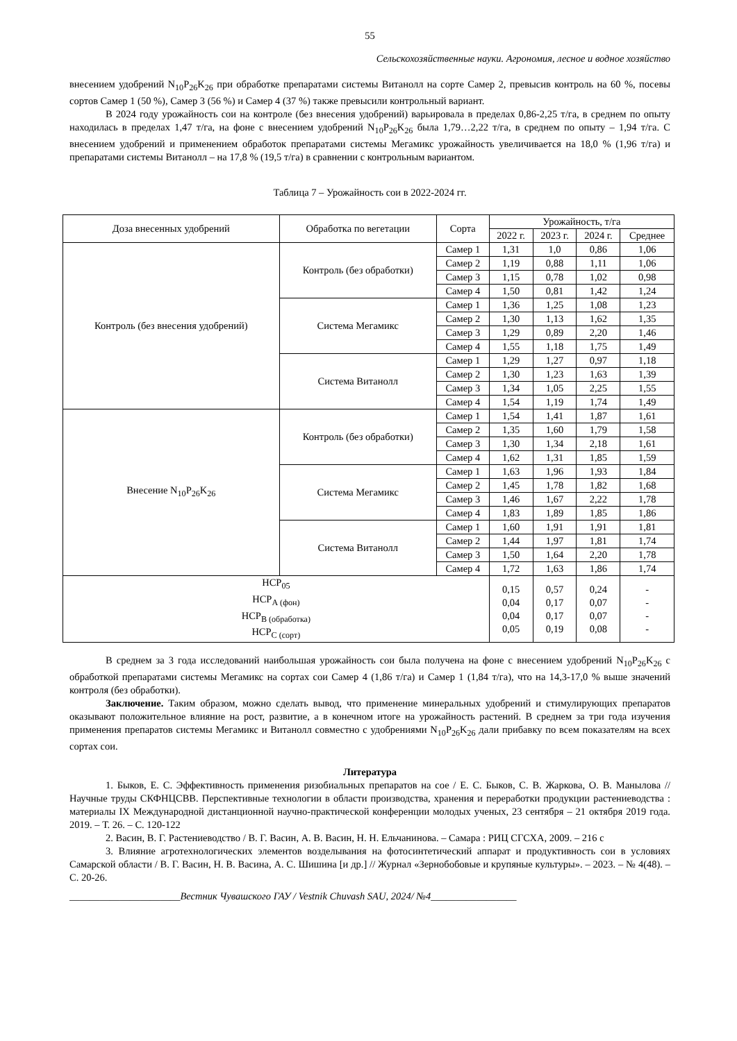55
Сельскохозяйственные науки. Агрономия, лесное и водное хозяйство
внесением удобрений N<sub>10</sub>P<sub>26</sub>K<sub>26</sub> при обработке препаратами системы Витанолл на сорте Самер 2, превысив контроль на 60 %, посевы сортов Самер 1 (50 %), Самер 3 (56 %) и Самер 4 (37 %) также превысили контрольный вариант.
В 2024 году урожайность сои на контроле (без внесения удобрений) варьировала в пределах 0,86-2,25 т/га, в среднем по опыту находилась в пределах 1,47 т/га, на фоне с внесением удобрений N<sub>10</sub>P<sub>26</sub>K<sub>26</sub> была 1,79…2,22 т/га, в среднем по опыту – 1,94 т/га. С внесением удобрений и применением обработок препаратами системы Мегамикс урожайность увеличивается на 18,0 % (1,96 т/га) и препаратами системы Витанолл – на 17,8 % (19,5 т/га) в сравнении с контрольным вариантом.
Таблица 7 – Урожайность сои в 2022-2024 гг.
| Доза внесенных удобрений | Обработка по вегетации | Сорта | Урожайность, т/га | | | |
| --- | --- | --- | --- | --- | --- | --- |
| | | | 2022 г. | 2023 г. | 2024 г. | Среднее |
| Контроль (без внесения удобрений) | Контроль (без обработки) | Самер 1 | 1,31 | 1,0 | 0,86 | 1,06 |
| | | Самер 2 | 1,19 | 0,88 | 1,11 | 1,06 |
| | | Самер 3 | 1,15 | 0,78 | 1,02 | 0,98 |
| | | Самер 4 | 1,50 | 0,81 | 1,42 | 1,24 |
| | Система Мегамикс | Самер 1 | 1,36 | 1,25 | 1,08 | 1,23 |
| | | Самер 2 | 1,30 | 1,13 | 1,62 | 1,35 |
| | | Самер 3 | 1,29 | 0,89 | 2,20 | 1,46 |
| | | Самер 4 | 1,55 | 1,18 | 1,75 | 1,49 |
| | Система Витанолл | Самер 1 | 1,29 | 1,27 | 0,97 | 1,18 |
| | | Самер 2 | 1,30 | 1,23 | 1,63 | 1,39 |
| | | Самер 3 | 1,34 | 1,05 | 2,25 | 1,55 |
| | | Самер 4 | 1,54 | 1,19 | 1,74 | 1,49 |
| Внесение N<sub>10</sub>P<sub>26</sub>K<sub>26</sub> | Контроль (без обработки) | Самер 1 | 1,54 | 1,41 | 1,87 | 1,61 |
| | | Самер 2 | 1,35 | 1,60 | 1,79 | 1,58 |
| | | Самер 3 | 1,30 | 1,34 | 2,18 | 1,61 |
| | | Самер 4 | 1,62 | 1,31 | 1,85 | 1,59 |
| | Система Мегамикс | Самер 1 | 1,63 | 1,96 | 1,93 | 1,84 |
| | | Самер 2 | 1,45 | 1,78 | 1,82 | 1,68 |
| | | Самер 3 | 1,46 | 1,67 | 2,22 | 1,78 |
| | | Самер 4 | 1,83 | 1,89 | 1,85 | 1,86 |
| | Система Витанолл | Самер 1 | 1,60 | 1,91 | 1,91 | 1,81 |
| | | Самер 2 | 1,44 | 1,97 | 1,81 | 1,74 |
| | | Самер 3 | 1,50 | 1,64 | 2,20 | 1,78 |
| | | Самер 4 | 1,72 | 1,63 | 1,86 | 1,74 |
| НСР<sub>05</sub> НСР<sub>А (фон)</sub> НСР<sub>В (обработка)</sub> НСР<sub>С (сорт)</sub> | | | 0,15 0,04 0,04 0,05 | 0,57 0,17 0,17 0,19 | 0,24 0,07 0,07 0,08 | - - - - |
В среднем за 3 года исследований наибольшая урожайность сои была получена на фоне с внесением удобрений N<sub>10</sub>P<sub>26</sub>K<sub>26</sub> с обработкой препаратами системы Мегамикс на сортах сои Самер 4 (1,86 т/га) и Самер 1 (1,84 т/га), что на 14,3-17,0 % выше значений контроля (без обработки).
Заключение. Таким образом, можно сделать вывод, что применение минеральных удобрений и стимулирующих препаратов оказывают положительное влияние на рост, развитие, а в конечном итоге на урожайность растений. В среднем за три года изучения применения препаратов системы Мегамикс и Витанолл совместно с удобрениями N<sub>10</sub>P<sub>26</sub>K<sub>26</sub> дали прибавку по всем показателям на всех сортах сои.
Литература
1. Быков, Е. С. Эффективность применения ризобиальных препаратов на сое / Е. С. Быков, С. В. Жаркова, О. В. Манылова // Научные труды СКФНЦСВВ. Перспективные технологии в области производства, хранения и переработки продукции растениеводства : материалы IX Международной дистанционной научно-практической конференции молодых ученых, 23 сентября – 21 октября 2019 года. 2019. – Т. 26. – С. 120-122
2. Васин, В. Г. Растениеводство / В. Г. Васин, А. В. Васин, Н. Н. Ельчанинова. – Самара : РИЦ СГСХА, 2009. – 216 с
3. Влияние агротехнологических элементов возделывания на фотосинтетический аппарат и продуктивность сои в условиях Самарской области / В. Г. Васин, Н. В. Васина, А. С. Шишина [и др.] // Журнал «Зернобобовые и крупяные культуры». – 2023. – № 4(48). – С. 20-26.
______________________Вестник Чувашского ГАУ / Vestnik Chuvash SAU, 2024/ №4_________________